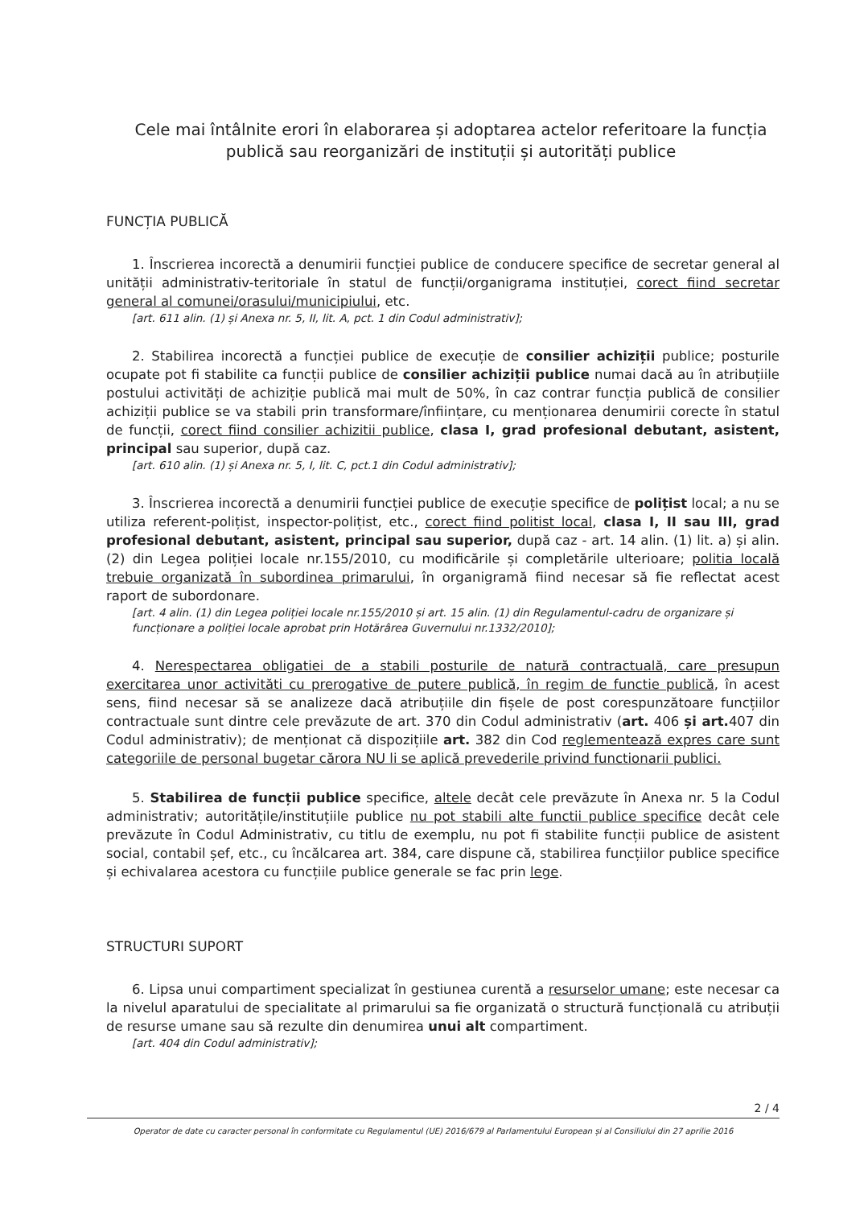Cele mai întâlnite erori în elaborarea și adoptarea actelor referitoare la funcția publică sau reorganizări de instituții și autorități publice
FUNCȚIA PUBLICĂ
1. Înscrierea incorectă a denumirii funcției publice de conducere specifice de secretar general al unității administrativ-teritoriale în statul de funcții/organigrama instituției, corect fiind secretar general al comunei/orasului/municipiului, etc.
[art. 611 alin. (1) și Anexa nr. 5, II, lit. A, pct. 1 din Codul administrativ];
2. Stabilirea incorectă a funcției publice de execuție de consilier achiziții publice; posturile ocupate pot fi stabilite ca funcții publice de consilier achiziții publice numai dacă au în atribuțiile postului activități de achiziție publică mai mult de 50%, în caz contrar funcția publică de consilier achiziții publice se va stabili prin transformare/înființare, cu menționarea denumirii corecte în statul de funcții, corect fiind consilier achizitii publice, clasa I, grad profesional debutant, asistent, principal sau superior, după caz.
[art. 610 alin. (1) și Anexa nr. 5, I, lit. C, pct.1 din Codul administrativ];
3. Înscrierea incorectă a denumirii funcției publice de execuție specifice de polițist local; a nu se utiliza referent-polițist, inspector-polițist, etc., corect fiind politist local, clasa I, II sau III, grad profesional debutant, asistent, principal sau superior, după caz - art. 14 alin. (1) lit. a) și alin.(2) din Legea poliției locale nr.155/2010, cu modificările și completările ulterioare; politia locală trebuie organizată în subordinea primarului, în organigramă fiind necesar să fie reflectat acest raport de subordonare.
[art. 4 alin. (1) din Legea poliției locale nr.155/2010 și art. 15 alin. (1) din Regulamentul-cadru de organizare și funcționare a poliției locale aprobat prin Hotărârea Guvernului nr.1332/2010];
4. Nerespectarea obligatiei de a stabili posturile de natură contractuală, care presupun exercitarea unor activităti cu prerogative de putere publică, în regim de functie publică, în acest sens, fiind necesar să se analizeze dacă atribuțiile din fișele de post corespunzătoare funcțiilor contractuale sunt dintre cele prevăzute de art. 370 din Codul administrativ (art. 406 și art. 407 din Codul administrativ); de menționat că dispozițiile art. 382 din Cod reglementează expres care sunt categoriile de personal bugetar cărora NU li se aplică prevederile privind functionarii publici.
5. Stabilirea de funcții publice specifice, altele decât cele prevăzute în Anexa nr. 5 la Codul administrativ; autoritățile/instituțiile publice nu pot stabili alte functii publice specifice decât cele prevăzute în Codul Administrativ, cu titlu de exemplu, nu pot fi stabilite funcții publice de asistent social, contabil șef, etc., cu încălcarea art. 384, care dispune că, stabilirea funcțiilor publice specifice și echivalarea acestora cu funcțiile publice generale se fac prin lege.
STRUCTURI SUPORT
6. Lipsa unui compartiment specializat în gestiunea curentă a resurselor umane; este necesar ca la nivelul aparatului de specialitate al primarului sa fie organizată o structură funcțională cu atribuții de resurse umane sau să rezulte din denumirea unui alt compartiment.
[art. 404 din Codul administrativ];
2 / 4
Operator de date cu caracter personal în conformitate cu Regulamentul (UE) 2016/679 al Parlamentului European și al Consiliului din 27 aprilie 2016